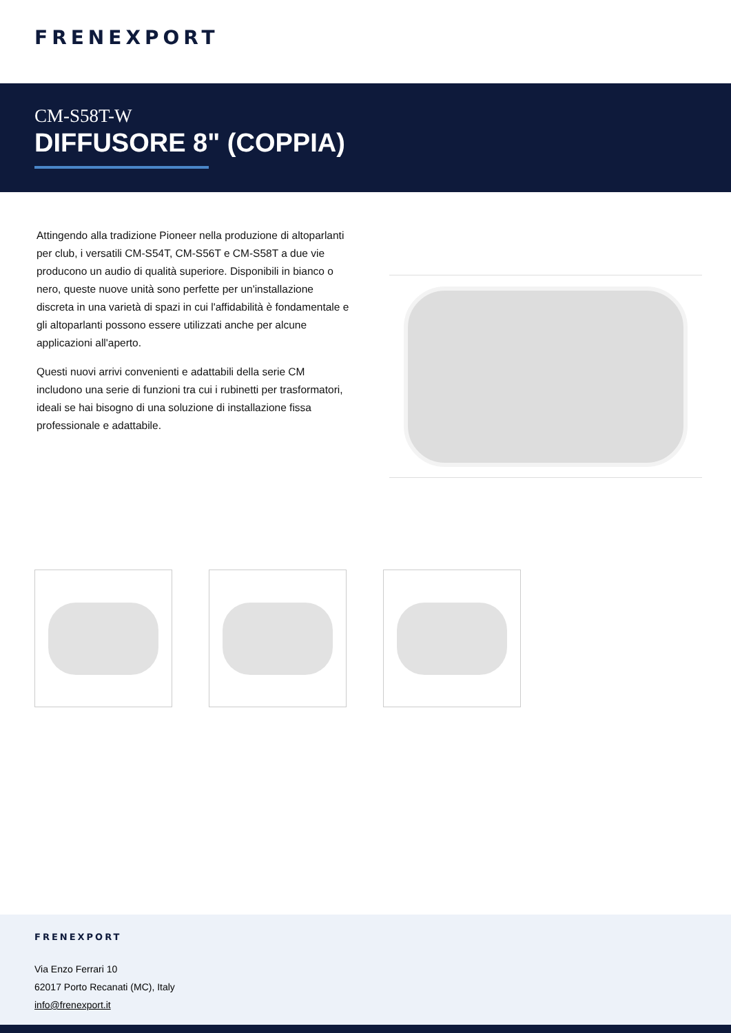FRENEXPORT
CM-S58T-W
DIFFUSORE 8" (COPPIA)
Attingendo alla tradizione Pioneer nella produzione di altoparlanti per club, i versatili CM-S54T, CM-S56T e CM-S58T a due vie producono un audio di qualità superiore. Disponibili in bianco o nero, queste nuove unità sono perfette per un'installazione discreta in una varietà di spazi in cui l'affidabilità è fondamentale e gli altoparlanti possono essere utilizzati anche per alcune applicazioni all'aperto.
Questi nuovi arrivi convenienti e adattabili della serie CM includono una serie di funzioni tra cui i rubinetti per trasformatori, ideali se hai bisogno di una soluzione di installazione fissa professionale e adattabile.
FRENEXPORT
Via Enzo Ferrari 10
62017 Porto Recanati (MC), Italy
info@frenexport.it